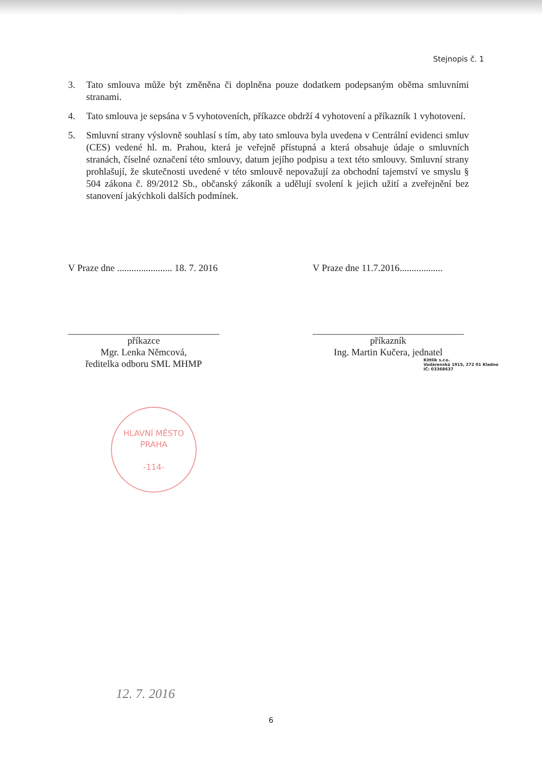Stejnopis č. 1
3. Tato smlouva může být změněna či doplněna pouze dodatkem podepsaným oběma smluvními stranami.
4. Tato smlouva je sepsána v 5 vyhotoveních, příkazce obdrží 4 vyhotovení a příkazník 1 vyhotovení.
5. Smluvní strany výslovně souhlasí s tím, aby tato smlouva byla uvedena v Centrální evidenci smluv (CES) vedené hl. m. Prahou, která je veřejně přístupná a která obsahuje údaje o smluvních stranách, číselné označení této smlouvy, datum jejího podpisu a text této smlouvy. Smluvní strany prohlašují, že skutečnosti uvedené v této smlouvě nepovažují za obchodní tajemství ve smyslu § 504 zákona č. 89/2012 Sb., občanský zákoník a udělují svolení k jejich užití a zveřejnění bez stanovení jakýchkoli dalších podmínek.
V Praze dne ....................... 18. 7. 2016
příkazce
Mgr. Lenka Němcová,
ředitelka odboru SML MHMP
V Praze dne 11.7.2016..................
příkazník
Ing. Martin Kučera, jednatel
Kittlik s.r.o.
Vodárenská 1915, 272 01 Kladno
IČ: 03368637
HLAVNÍ MĚSTO PRAHA
-114-
12. 7. 2016
6